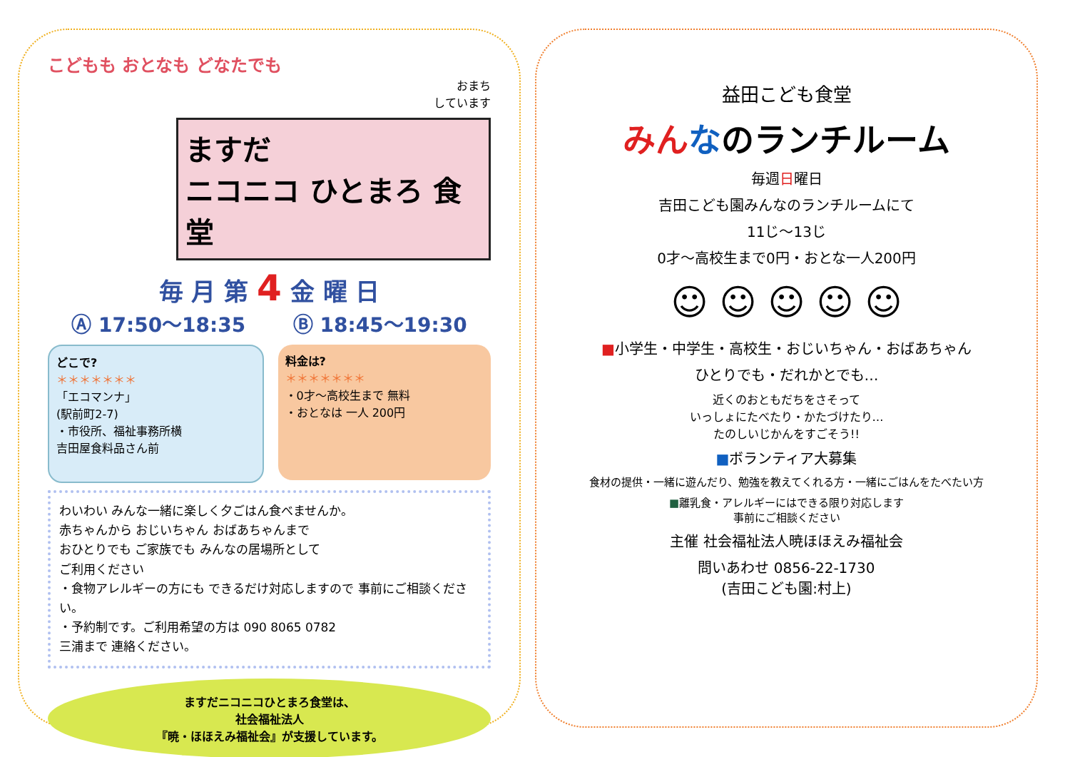こどもも おとなも どなたでも
おまち
しています
ますだ
ニコニコ ひとまろ 食堂
毎 月 第 4 金 曜 日
Ⓐ 17:50〜18:35 Ⓑ 18:45〜19:30
どこで?
＊＊＊＊＊＊＊
「エコマンナ」
(駅前町2-7)
・市役所、福祉事務所横
吉田屋食料品さん前
料金は?
＊＊＊＊＊＊＊
・0才〜高校生まで 無料
・おとなは 一人 200円
わいわい みんな一緒に楽しく夕ごはん食べませんか。
赤ちゃんから おじいちゃん おばあちゃんまで
おひとりでも ご家族でも みんなの居場所として
ご利用ください
・食物アレルギーの方にも できるだけ対応しますので 事前にご相談ください。
・予約制です。ご利用希望の方は 090 8065 0782
三浦まで 連絡ください。
ますだニコニコひとまろ食堂は、
社会福祉法人
『暁・ほほえみ福祉会』が支援しています。
益田こども食堂
みんなのランチルーム
毎週日曜日
吉田こども園みんなのランチルームにて
11じ〜13じ
0才〜高校生まで0円・おとな一人200円
☺ ☺ ☺ ☺ ☺
■小学生・中学生・高校生・おじいちゃん・おばあちゃん
ひとりでも・だれかとでも…
近くのおともだちをさそって
いっしょにたべたり・かたづけたり…
たのしいじかんをすごそう!!
■ボランティア大募集
食材の提供・一緒に遊んだり、勉強を教えてくれる方・一緒にごはんをたべたい方
■離乳食・アレルギーにはできる限り対応します
事前にご相談ください
主催 社会福祉法人暁ほほえみ福祉会
問いあわせ 0856-22-1730
(吉田こども園:村上)